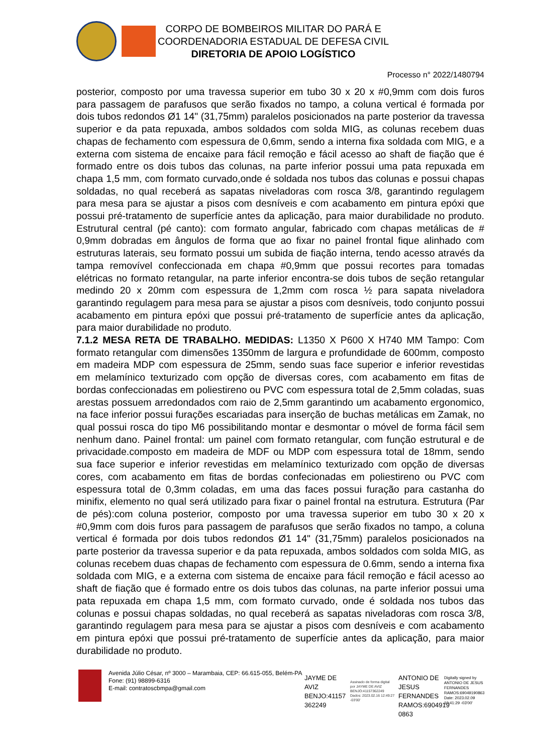CORPO DE BOMBEIROS MILITAR DO PARÁ E
COORDENADORIA ESTADUAL DE DEFESA CIVIL
DIRETORIA DE APOIO LOGÍSTICO
Processo n° 2022/1480794
posterior, composto por uma travessa superior em tubo 30 x 20 x #0,9mm com dois furos para passagem de parafusos que serão fixados no tampo, a coluna vertical é formada por dois tubos redondos Ø1 14" (31,75mm) paralelos posicionados na parte posterior da travessa superior e da pata repuxada, ambos soldados com solda MIG, as colunas recebem duas chapas de fechamento com espessura de 0,6mm, sendo a interna fixa soldada com MIG, e a externa com sistema de encaixe para fácil remoção e fácil acesso ao shaft de fiação que é formado entre os dois tubos das colunas, na parte inferior possui uma pata repuxada em chapa 1,5 mm, com formato curvado,onde é soldada nos tubos das colunas e possui chapas soldadas, no qual receberá as sapatas niveladoras com rosca 3/8, garantindo regulagem para mesa para se ajustar a pisos com desníveis e com acabamento em pintura epóxi que possui pré-tratamento de superfície antes da aplicação, para maior durabilidade no produto. Estrutural central (pé canto): com formato angular, fabricado com chapas metálicas de # 0,9mm dobradas em ângulos de forma que ao fixar no painel frontal fique alinhado com estruturas laterais, seu formato possui um subida de fiação interna, tendo acesso através da tampa removível confeccionada em chapa #0,9mm que possui recortes para tomadas elétricas no formato retangular, na parte inferior encontra-se dois tubos de seção retangular medindo 20 x 20mm com espessura de 1,2mm com rosca ½ para sapata niveladora garantindo regulagem para mesa para se ajustar a pisos com desníveis, todo conjunto possui acabamento em pintura epóxi que possui pré-tratamento de superfície antes da aplicação, para maior durabilidade no produto.
7.1.2 MESA RETA DE TRABALHO. MEDIDAS: L1350 X P600 X H740 MM Tampo: Com formato retangular com dimensões 1350mm de largura e profundidade de 600mm, composto em madeira MDP com espessura de 25mm, sendo suas face superior e inferior revestidas em melamínico texturizado com opção de diversas cores, com acabamento em fitas de bordas confeccionadas em poliestireno ou PVC com espessura total de 2,5mm coladas, suas arestas possuem arredondados com raio de 2,5mm garantindo um acabamento ergonomico, na face inferior possui furações escariadas para inserção de buchas metálicas em Zamak, no qual possui rosca do tipo M6 possibilitando montar e desmontar o móvel de forma fácil sem nenhum dano. Painel frontal: um painel com formato retangular, com função estrutural e de privacidade.composto em madeira de MDF ou MDP com espessura total de 18mm, sendo sua face superior e inferior revestidas em melamínico texturizado com opção de diversas cores, com acabamento em fitas de bordas confecionadas em poliestireno ou PVC com espessura total de 0,3mm coladas, em uma das faces possui furação para castanha do minifix, elemento no qual será utilizado para fixar o painel frontal na estrutura. Estrutura (Par de pés):com coluna posterior, composto por uma travessa superior em tubo 30 x 20 x #0,9mm com dois furos para passagem de parafusos que serão fixados no tampo, a coluna vertical é formada por dois tubos redondos Ø1 14" (31,75mm) paralelos posicionados na parte posterior da travessa superior e da pata repuxada, ambos soldados com solda MIG, as colunas recebem duas chapas de fechamento com espessura de 0.6mm, sendo a interna fixa soldada com MIG, e a externa com sistema de encaixe para fácil remoção e fácil acesso ao shaft de fiação que é formado entre os dois tubos das colunas, na parte inferior possui uma pata repuxada em chapa 1,5 mm, com formato curvado, onde é soldada nos tubos das colunas e possui chapas soldadas, no qual receberá as sapatas niveladoras com rosca 3/8, garantindo regulagem para mesa para se ajustar a pisos com desníveis e com acabamento em pintura epóxi que possui pré-tratamento de superfície antes da aplicação, para maior durabilidade no produto.
Avenida Júlio César, nº 3000 – Marambaia, CEP: 66.615-055, Belém-PA
Fone: (91) 98899-6316
E-mail: contratoscbmpa@gmail.com
JAYME DE AVIZ BENJO:41157 362249
Assinado de forma digital por JAYME DE AVIZ BENJO:41157362249 Dados: 2023.02.16 12:49:27 -03'00'
ANTONIO DE JESUS FERNANDES RAMOS:6904919 0863
Digitally signed by ANTONIO DE JESUS FERNANDES RAMOS:69049190863 Date: 2023.02.09 10:41:29 -03'00'